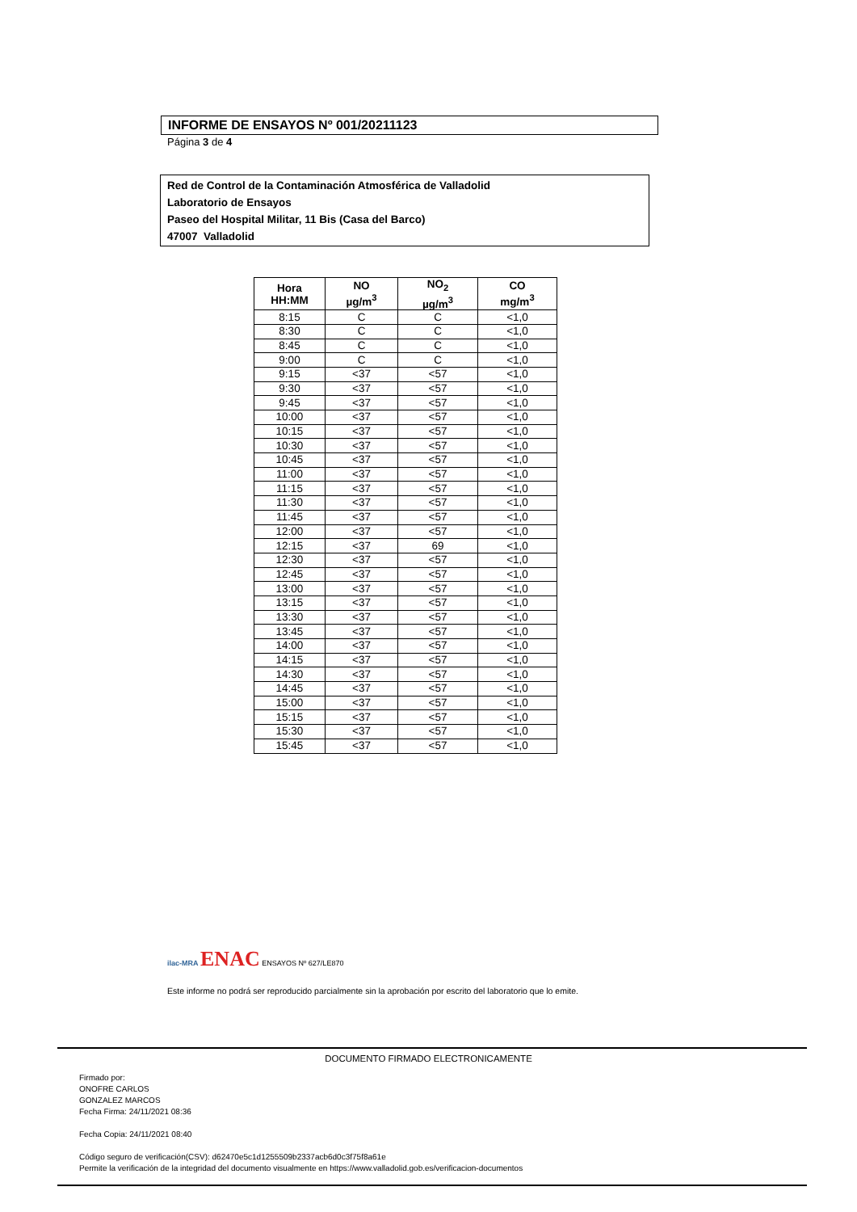INFORME DE ENSAYOS Nº 001/20211123
Página 3 de 4
Red de Control de la Contaminación Atmosférica de Valladolid
Laboratorio de Ensayos
Paseo del Hospital Militar, 11 Bis (Casa del Barco)
47007 Valladolid
| Hora HH:MM | NO µg/m<sup>3</sup> | NO<sub>2</sub> µg/m<sup>3</sup> | CO mg/m<sup>3</sup> |
| --- | --- | --- | --- |
| 8:15 | C | C | <1,0 |
| 8:30 | C | C | <1,0 |
| 8:45 | C | C | <1,0 |
| 9:00 | C | C | <1,0 |
| 9:15 | <37 | <57 | <1,0 |
| 9:30 | <37 | <57 | <1,0 |
| 9:45 | <37 | <57 | <1,0 |
| 10:00 | <37 | <57 | <1,0 |
| 10:15 | <37 | <57 | <1,0 |
| 10:30 | <37 | <57 | <1,0 |
| 10:45 | <37 | <57 | <1,0 |
| 11:00 | <37 | <57 | <1,0 |
| 11:15 | <37 | <57 | <1,0 |
| 11:30 | <37 | <57 | <1,0 |
| 11:45 | <37 | <57 | <1,0 |
| 12:00 | <37 | <57 | <1,0 |
| 12:15 | <37 | 69 | <1,0 |
| 12:30 | <37 | <57 | <1,0 |
| 12:45 | <37 | <57 | <1,0 |
| 13:00 | <37 | <57 | <1,0 |
| 13:15 | <37 | <57 | <1,0 |
| 13:30 | <37 | <57 | <1,0 |
| 13:45 | <37 | <57 | <1,0 |
| 14:00 | <37 | <57 | <1,0 |
| 14:15 | <37 | <57 | <1,0 |
| 14:30 | <37 | <57 | <1,0 |
| 14:45 | <37 | <57 | <1,0 |
| 15:00 | <37 | <57 | <1,0 |
| 15:15 | <37 | <57 | <1,0 |
| 15:30 | <37 | <57 | <1,0 |
| 15:45 | <37 | <57 | <1,0 |
ilac-MRA ENAC ENSAYOS Nº 627/LE870
Este informe no podrá ser reproducido parcialmente sin la aprobación por escrito del laboratorio que lo emite.
DOCUMENTO FIRMADO ELECTRONICAMENTE
Firmado por:
ONOFRE CARLOS
GONZALEZ MARCOS
Fecha Firma: 24/11/2021 08:36
Fecha Copia: 24/11/2021 08:40
Código seguro de verificación(CSV): d62470e5c1d1255509b2337acb6d0c3f75f8a61e
Permite la verificación de la integridad del documento visualmente en https://www.valladolid.gob.es/verificacion-documentos